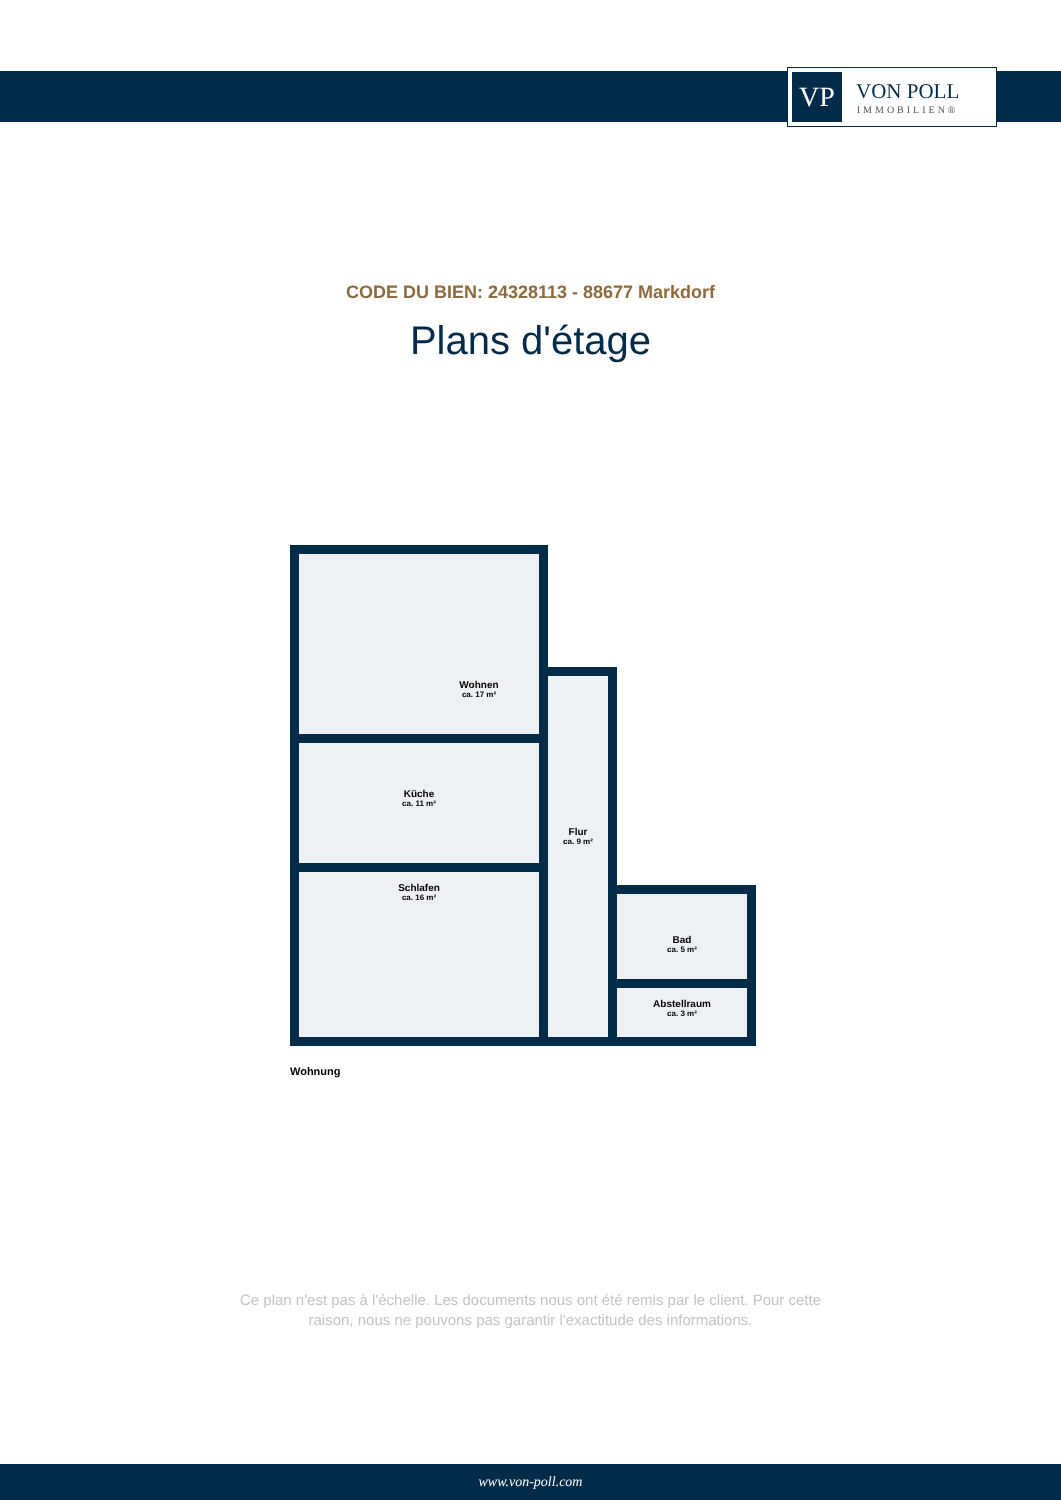VP
VON POLL
IMMOBILIEN®
CODE DU BIEN: 24328113 - 88677 Markdorf
Plans d'étage
Wohnen
ca. 17 m²
Küche
ca. 11 m²
Schlafen
ca. 16 m²
Flur
ca. 9 m²
Bad
ca. 5 m²
Abstellraum
ca. 3 m²
Wohnung
Ce plan n'est pas à l'échelle. Les documents nous ont été remis par le client. Pour cette
raison, nous ne pouvons pas garantir l'exactitude des informations.
www.von-poll.com